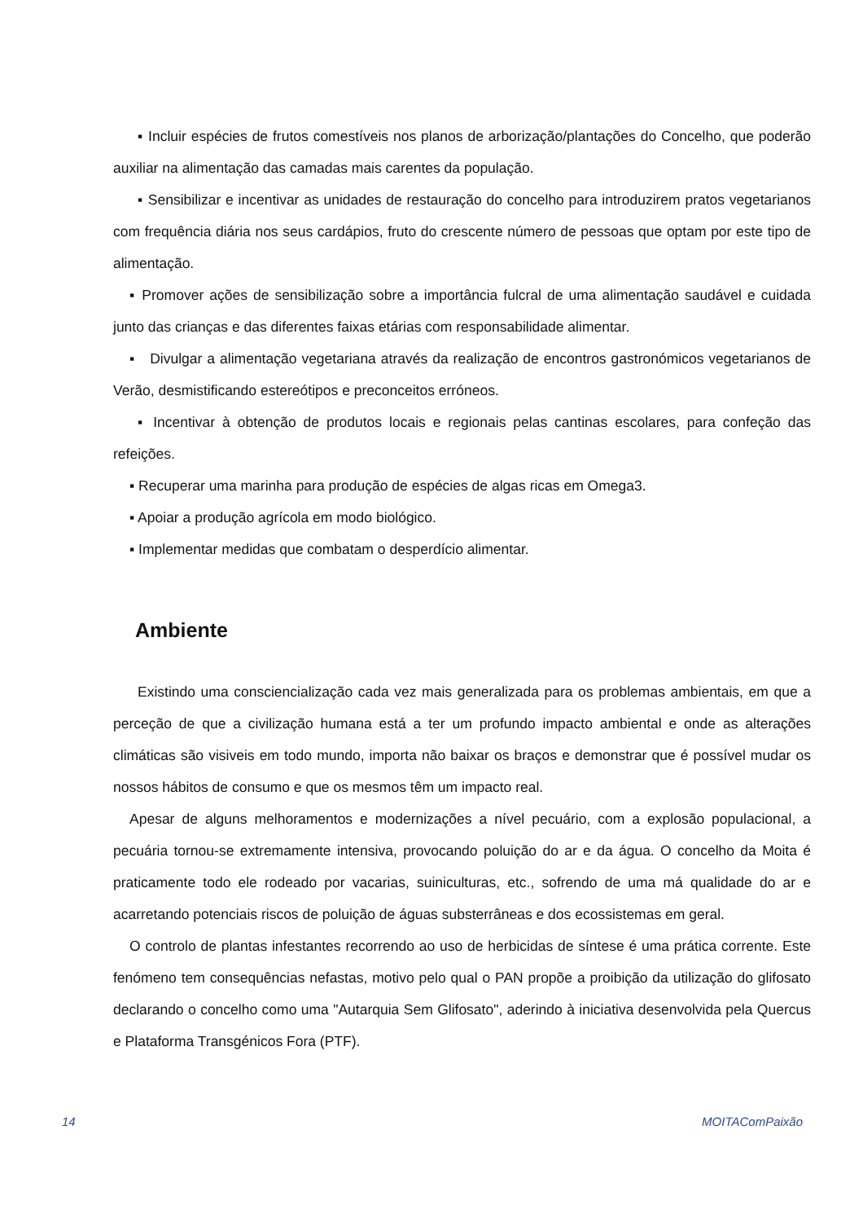▪ Incluir espécies de frutos comestíveis nos planos de arborização/plantações do Concelho, que poderão auxiliar na alimentação das camadas mais carentes da população.
▪ Sensibilizar e incentivar as unidades de restauração do concelho para introduzirem pratos vegetarianos com frequência diária nos seus cardápios, fruto do crescente número de pessoas que optam por este tipo de alimentação.
▪ Promover ações de sensibilização sobre a importância fulcral de uma alimentação saudável e cuidada junto das crianças e das diferentes faixas etárias com responsabilidade alimentar.
▪ Divulgar a alimentação vegetariana através da realização de encontros gastronómicos vegetarianos de Verão, desmistificando estereótipos e preconceitos erróneos.
▪ Incentivar à obtenção de produtos locais e regionais pelas cantinas escolares, para confeção das refeições.
▪ Recuperar uma marinha para produção de espécies de algas ricas em Omega3.
▪ Apoiar a produção agrícola em modo biológico.
▪ Implementar medidas que combatam o desperdício alimentar.
Ambiente
Existindo uma consciencialização cada vez mais generalizada para os problemas ambientais, em que a perceção de que a civilização humana está a ter um profundo impacto ambiental e onde as alterações climáticas são visiveis em todo mundo, importa não baixar os braços e demonstrar que é possível mudar os nossos hábitos de consumo e que os mesmos têm um impacto real.
Apesar de alguns melhoramentos e modernizações a nível pecuário, com a explosão populacional, a pecuária tornou-se extremamente intensiva, provocando poluição do ar e da água. O concelho da Moita é praticamente todo ele rodeado por vacarias, suiniculturas, etc., sofrendo de uma má qualidade do ar e acarretando potenciais riscos de poluição de águas substerrâneas e dos ecossistemas em geral.
O controlo de plantas infestantes recorrendo ao uso de herbicidas de síntese é uma prática corrente. Este fenómeno tem consequências nefastas, motivo pelo qual o PAN propõe a proibição da utilização do glifosato declarando o concelho como uma "Autarquia Sem Glifosato", aderindo à iniciativa desenvolvida pela Quercus e Plataforma Transgénicos Fora (PTF).
14 MOITAComPaixão